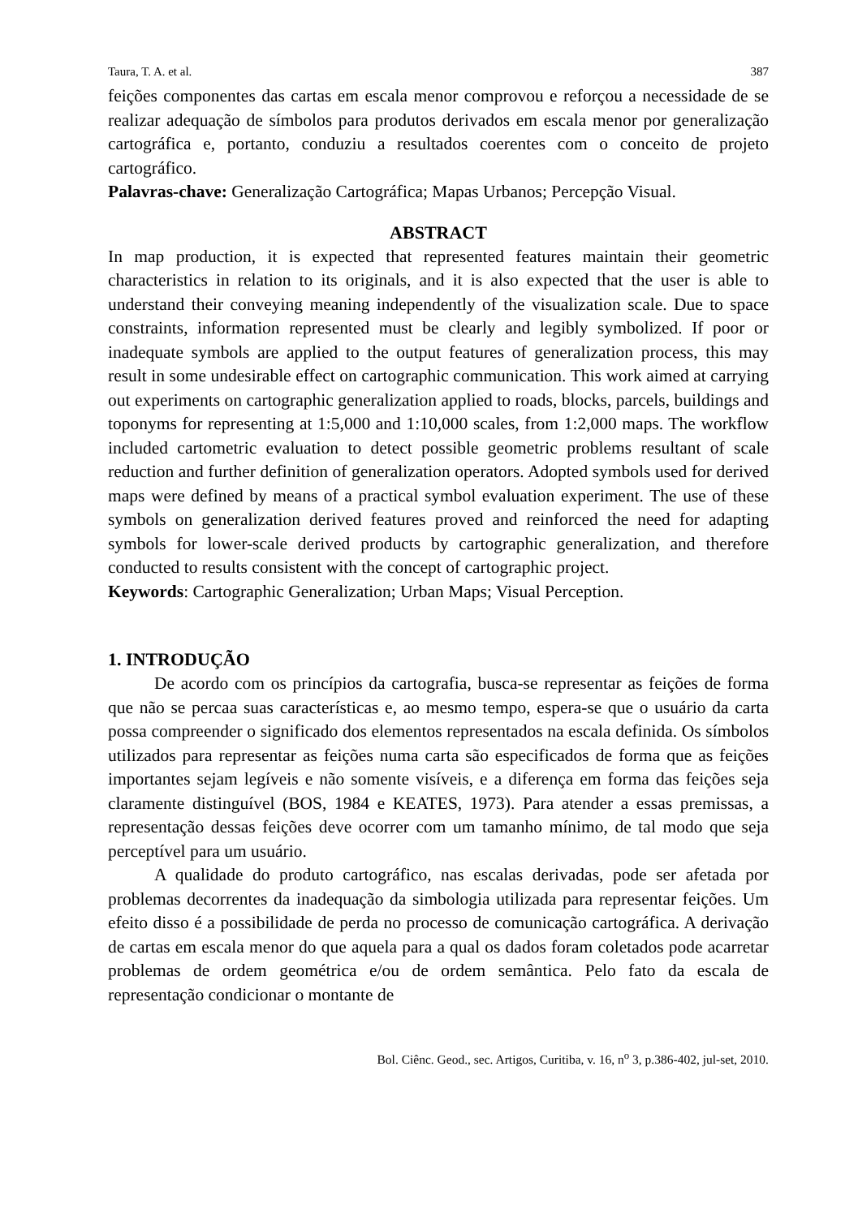Taura, T. A. et al. 387
feições componentes das cartas em escala menor comprovou e reforçou a necessidade de se realizar adequação de símbolos para produtos derivados em escala menor por generalização cartográfica e, portanto, conduziu a resultados coerentes com o conceito de projeto cartográfico.
Palavras-chave: Generalização Cartográfica; Mapas Urbanos; Percepção Visual.
ABSTRACT
In map production, it is expected that represented features maintain their geometric characteristics in relation to its originals, and it is also expected that the user is able to understand their conveying meaning independently of the visualization scale. Due to space constraints, information represented must be clearly and legibly symbolized. If poor or inadequate symbols are applied to the output features of generalization process, this may result in some undesirable effect on cartographic communication. This work aimed at carrying out experiments on cartographic generalization applied to roads, blocks, parcels, buildings and toponyms for representing at 1:5,000 and 1:10,000 scales, from 1:2,000 maps. The workflow included cartometric evaluation to detect possible geometric problems resultant of scale reduction and further definition of generalization operators. Adopted symbols used for derived maps were defined by means of a practical symbol evaluation experiment. The use of these symbols on generalization derived features proved and reinforced the need for adapting symbols for lower-scale derived products by cartographic generalization, and therefore conducted to results consistent with the concept of cartographic project.
Keywords: Cartographic Generalization; Urban Maps; Visual Perception.
1. INTRODUÇÃO
De acordo com os princípios da cartografia, busca-se representar as feições de forma que não se percaa suas características e, ao mesmo tempo, espera-se que o usuário da carta possa compreender o significado dos elementos representados na escala definida. Os símbolos utilizados para representar as feições numa carta são especificados de forma que as feições importantes sejam legíveis e não somente visíveis, e a diferença em forma das feições seja claramente distinguível (BOS, 1984 e KEATES, 1973). Para atender a essas premissas, a representação dessas feições deve ocorrer com um tamanho mínimo, de tal modo que seja perceptível para um usuário.
A qualidade do produto cartográfico, nas escalas derivadas, pode ser afetada por problemas decorrentes da inadequação da simbologia utilizada para representar feições. Um efeito disso é a possibilidade de perda no processo de comunicação cartográfica. A derivação de cartas em escala menor do que aquela para a qual os dados foram coletados pode acarretar problemas de ordem geométrica e/ou de ordem semântica. Pelo fato da escala de representação condicionar o montante de
Bol. Ciênc. Geod., sec. Artigos, Curitiba, v. 16, n<sup>o</sup> 3, p.386-402, jul-set, 2010.